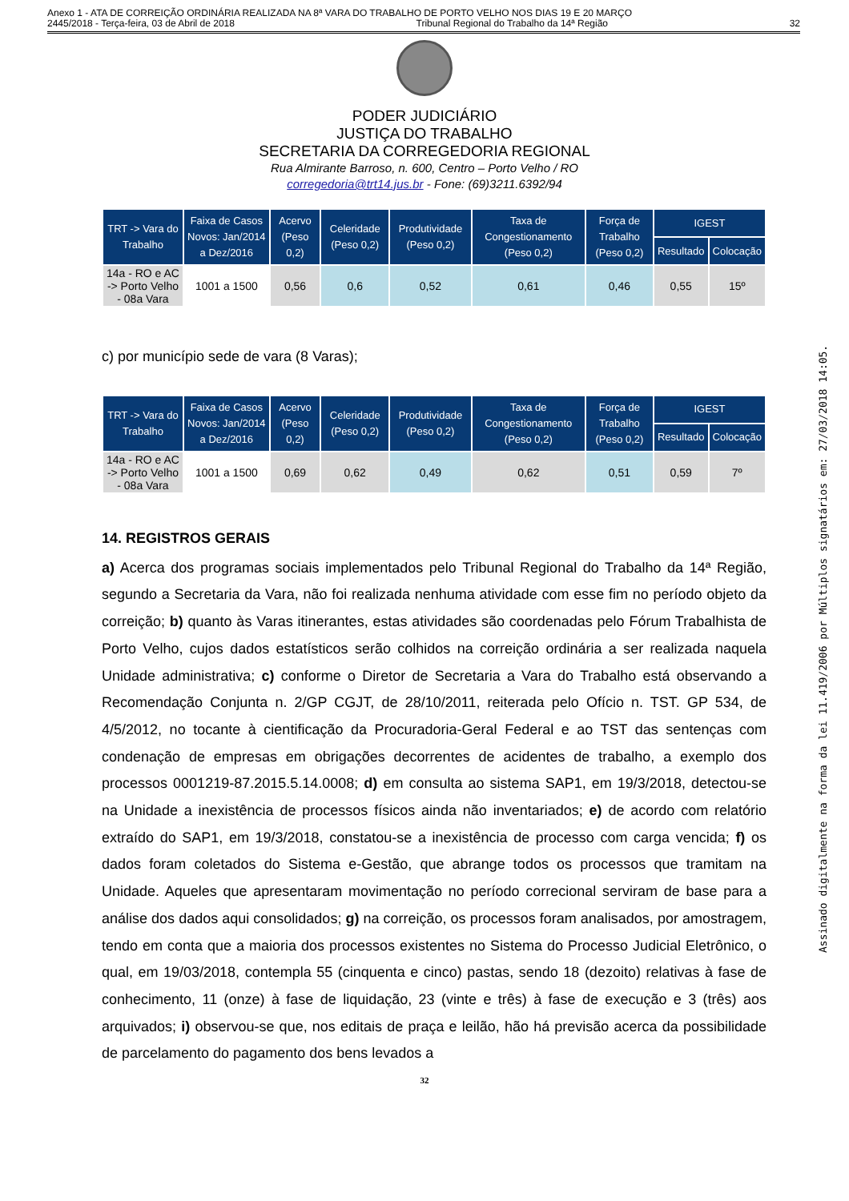Anexo 1 - ATA DE CORREIÇÃO ORDINÁRIA REALIZADA NA 8ª VARA DO TRABALHO DE PORTO VELHO NOS DIAS 19 E 20 MARÇO
2445/2018 - Terça-feira, 03 de Abril de 2018 Tribunal Regional do Trabalho da 14ª Região 32
PODER JUDICIÁRIO
JUSTIÇA DO TRABALHO
SECRETARIA DA CORREGEDORIA REGIONAL
Rua Almirante Barroso, n. 600, Centro – Porto Velho / RO
corregedoria@trt14.jus.br - Fone: (69)3211.6392/94
| TRT -> Vara do Trabalho | Faixa de Casos Novos: Jan/2014 a Dez/2016 | Acervo (Peso 0,2) | Celeridade (Peso 0,2) | Produtividade (Peso 0,2) | Taxa de Congestionamento (Peso 0,2) | Força de Trabalho (Peso 0,2) | IGEST | |
| --- | --- | --- | --- | --- | --- | --- | --- | --- |
| | | | | | | | Resultado | Colocação |
| 14a - RO e AC -> Porto Velho - 08a Vara | 1001 a 1500 | 0,56 | 0,6 | 0,52 | 0,61 | 0,46 | 0,55 | 15º |
c) por município sede de vara (8 Varas);
| TRT -> Vara do Trabalho | Faixa de Casos Novos: Jan/2014 a Dez/2016 | Acervo (Peso 0,2) | Celeridade (Peso 0,2) | Produtividade (Peso 0,2) | Taxa de Congestionamento (Peso 0,2) | Força de Trabalho (Peso 0,2) | IGEST | |
| --- | --- | --- | --- | --- | --- | --- | --- | --- |
| | | | | | | | Resultado | Colocação |
| 14a - RO e AC -> Porto Velho - 08a Vara | 1001 a 1500 | 0,69 | 0,62 | 0,49 | 0,62 | 0,51 | 0,59 | 7º |
14. REGISTROS GERAIS
a) Acerca dos programas sociais implementados pelo Tribunal Regional do Trabalho da 14ª Região, segundo a Secretaria da Vara, não foi realizada nenhuma atividade com esse fim no período objeto da correição; b) quanto às Varas itinerantes, estas atividades são coordenadas pelo Fórum Trabalhista de Porto Velho, cujos dados estatísticos serão colhidos na correição ordinária a ser realizada naquela Unidade administrativa; c) conforme o Diretor de Secretaria a Vara do Trabalho está observando a Recomendação Conjunta n. 2/GP CGJT, de 28/10/2011, reiterada pelo Ofício n. TST. GP 534, de 4/5/2012, no tocante à cientificação da Procuradoria-Geral Federal e ao TST das sentenças com condenação de empresas em obrigações decorrentes de acidentes de trabalho, a exemplo dos processos 0001219-87.2015.5.14.0008; d) em consulta ao sistema SAP1, em 19/3/2018, detectou-se na Unidade a inexistência de processos físicos ainda não inventariados; e) de acordo com relatório extraído do SAP1, em 19/3/2018, constatou-se a inexistência de processo com carga vencida; f) os dados foram coletados do Sistema e-Gestão, que abrange todos os processos que tramitam na Unidade. Aqueles que apresentaram movimentação no período correcional serviram de base para a análise dos dados aqui consolidados; g) na correição, os processos foram analisados, por amostragem, tendo em conta que a maioria dos processos existentes no Sistema do Processo Judicial Eletrônico, o qual, em 19/03/2018, contempla 55 (cinquenta e cinco) pastas, sendo 18 (dezoito) relativas à fase de conhecimento, 11 (onze) à fase de liquidação, 23 (vinte e três) à fase de execução e 3 (três) aos arquivados; i) observou-se que, nos editais de praça e leilão, hão há previsão acerca da possibilidade de parcelamento do pagamento dos bens levados a
32
Assinado digitalmente na forma da lei 11.419/2006 por Múltiplos signatários em: 27/03/2018 14:05.